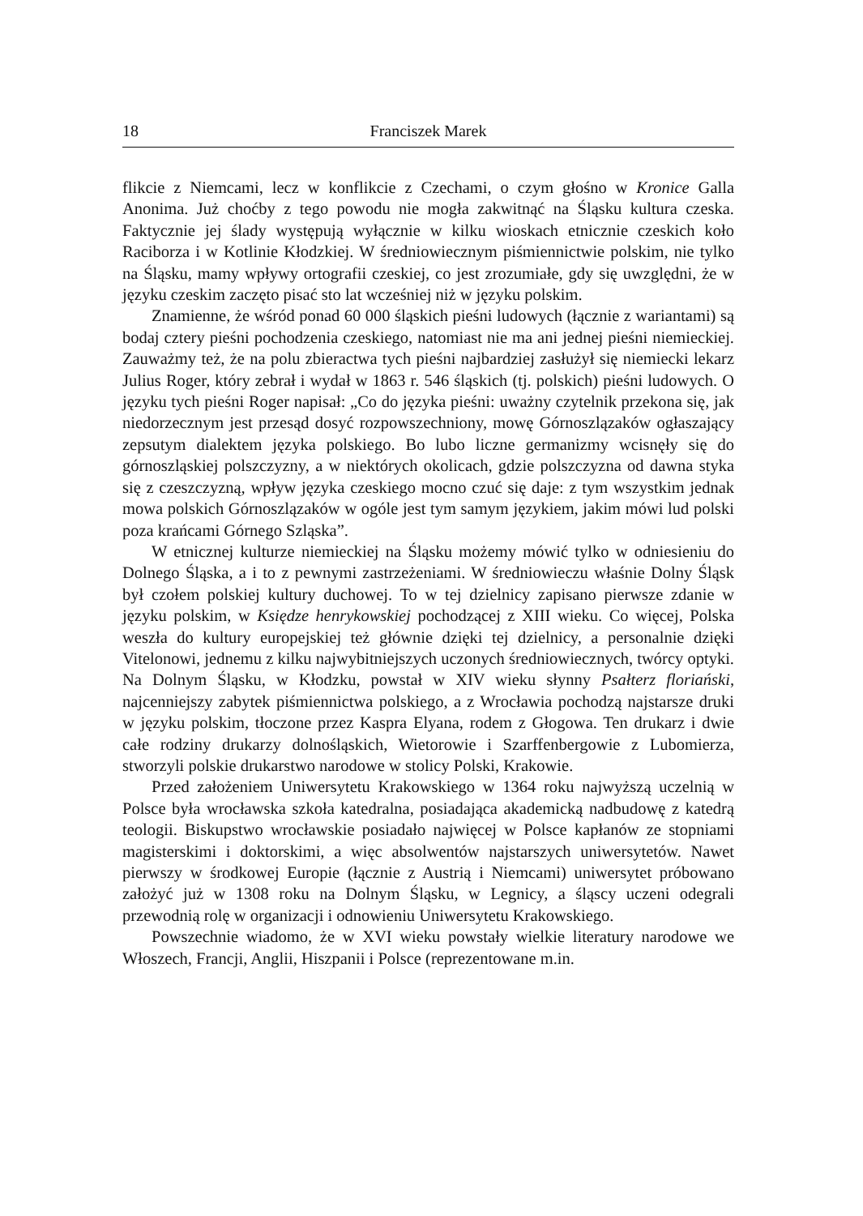18 Franciszek Marek
flikcie z Niemcami, lecz w konflikcie z Czechami, o czym głośno w Kronice Galla Anonima. Już choćby z tego powodu nie mogła zakwitnąć na Śląsku kultura czeska. Faktycznie jej ślady występują wyłącznie w kilku wioskach etnicznie czeskich koło Raciborza i w Kotlinie Kłodzkiej. W średniowiecznym piśmiennictwie polskim, nie tylko na Śląsku, mamy wpływy ortografii czeskiej, co jest zrozumiałe, gdy się uwzględni, że w języku czeskim zaczęto pisać sto lat wcześniej niż w języku polskim.
Znamienne, że wśród ponad 60 000 śląskich pieśni ludowych (łącznie z wariantami) są bodaj cztery pieśni pochodzenia czeskiego, natomiast nie ma ani jednej pieśni niemieckiej. Zauważmy też, że na polu zbieractwa tych pieśni najbardziej zasłużył się niemiecki lekarz Julius Roger, który zebrał i wydał w 1863 r. 546 śląskich (tj. polskich) pieśni ludowych. O języku tych pieśni Roger napisał: „Co do języka pieśni: uważny czytelnik przekona się, jak niedorzecznym jest przesąd dosyć rozpowszechniony, mowę Górnoszlązaków ogłaszający zepsutym dialektem języka polskiego. Bo lubo liczne germanizmy wcisnęły się do górnoszląskiej polszczyzny, a w niektórych okolicach, gdzie polszczyzna od dawna styka się z czeszczyzną, wpływ języka czeskiego mocno czuć się daje: z tym wszystkim jednak mowa polskich Górnoszlązaków w ogóle jest tym samym językiem, jakim mówi lud polski poza krańcami Górnego Szląska”.
W etnicznej kulturze niemieckiej na Śląsku możemy mówić tylko w odniesieniu do Dolnego Śląska, a i to z pewnymi zastrzeżeniami. W średniowieczu właśnie Dolny Śląsk był czołem polskiej kultury duchowej. To w tej dzielnicy zapisano pierwsze zdanie w języku polskim, w Księdze henrykowskiej pochodzącej z XIII wieku. Co więcej, Polska weszła do kultury europejskiej też głównie dzięki tej dzielnicy, a personalnie dzięki Vitelonowi, jednemu z kilku najwybitniejszych uczonych średniowiecznych, twórcy optyki. Na Dolnym Śląsku, w Kłodzku, powstał w XIV wieku słynny Psałterz floriański, najcenniejszy zabytek piśmiennictwa polskiego, a z Wrocławia pochodzą najstarsze druki w języku polskim, tłoczone przez Kaspra Elyana, rodem z Głogowa. Ten drukarz i dwie całe rodziny drukarzy dolnośląskich, Wietorowie i Szarffenbergowie z Lubomierza, stworzyli polskie drukarstwo narodowe w stolicy Polski, Krakowie.
Przed założeniem Uniwersytetu Krakowskiego w 1364 roku najwyższą uczelnią w Polsce była wrocławska szkoła katedralna, posiadająca akademicką nadbudowę z katedrą teologii. Biskupstwo wrocławskie posiadało najwięcej w Polsce kapłanów ze stopniami magisterskimi i doktorskimi, a więc absolwentów najstarszych uniwersytetów. Nawet pierwszy w środkowej Europie (łącznie z Austrią i Niemcami) uniwersytet próbowano założyć już w 1308 roku na Dolnym Śląsku, w Legnicy, a śląscy uczeni odegrali przewodnią rolę w organizacji i odnowieniu Uniwersytetu Krakowskiego.
Powszechnie wiadomo, że w XVI wieku powstały wielkie literatury narodowe we Włoszech, Francji, Anglii, Hiszpanii i Polsce (reprezentowane m.in.